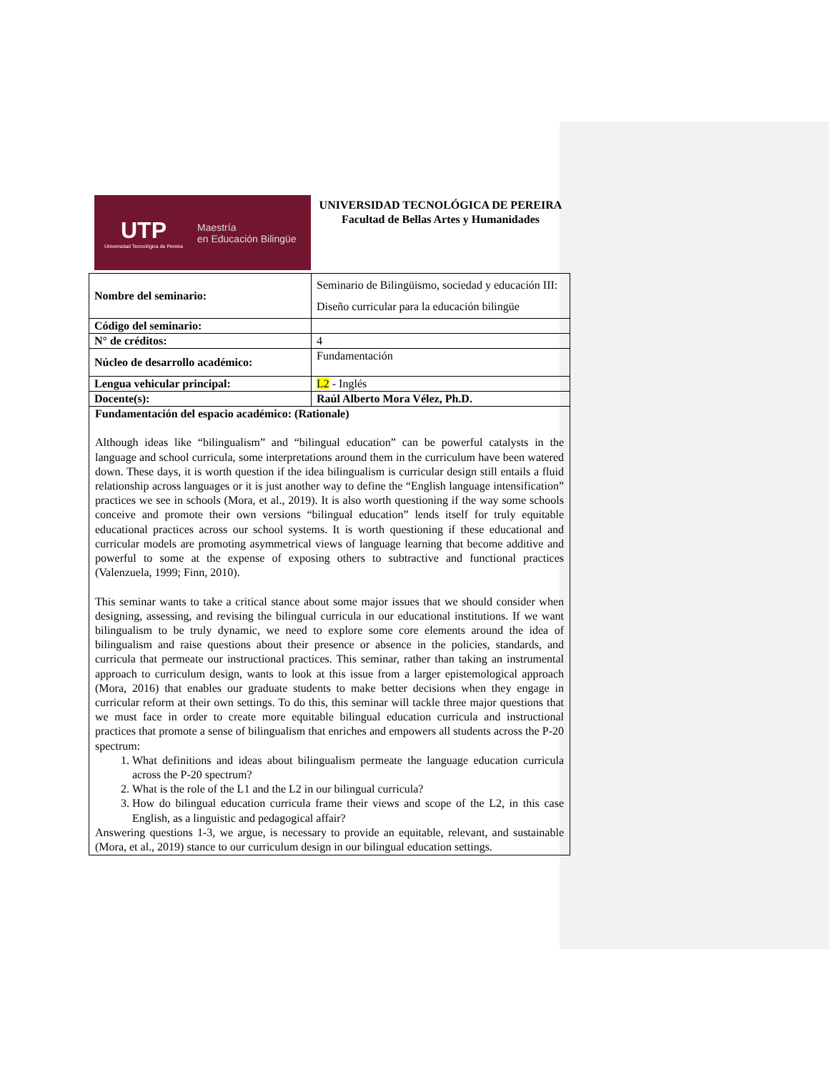UTP
Universidad Tecnológica de Pereira
Maestría
en Educación Bilingüe
UNIVERSIDAD TECNOLÓGICA DE PEREIRA
Facultad de Bellas Artes y Humanidades
| Nombre del seminario: | Seminario de Bilingüismo, sociedad y educación III: Diseño curricular para la educación bilingüe |
| Código del seminario: | |
| N° de créditos: | 4 |
| Núcleo de desarrollo académico: | Fundamentación |
| Lengua vehicular principal: | L2 - Inglés |
| Docente(s): | Raúl Alberto Mora Vélez, Ph.D. |
| Fundamentación del espacio académico: (Rationale) Although ideas like “bilingualism” and “bilingual education” can be powerful catalysts in the language and school curricula, some interpretations around them in the curriculum have been watered down. These days, it is worth question if the idea bilingualism is curricular design still entails a fluid relationship across languages or it is just another way to define the “English language intensification” practices we see in schools (Mora, et al., 2019). It is also worth questioning if the way some schools conceive and promote their own versions “bilingual education” lends itself for truly equitable educational practices across our school systems. It is worth questioning if these educational and curricular models are promoting asymmetrical views of language learning that become additive and powerful to some at the expense of exposing others to subtractive and functional practices (Valenzuela, 1999; Finn, 2010). This seminar wants to take a critical stance about some major issues that we should consider when designing, assessing, and revising the bilingual curricula in our educational institutions. If we want bilingualism to be truly dynamic, we need to explore some core elements around the idea of bilingualism and raise questions about their presence or absence in the policies, standards, and curricula that permeate our instructional practices. This seminar, rather than taking an instrumental approach to curriculum design, wants to look at this issue from a larger epistemological approach (Mora, 2016) that enables our graduate students to make better decisions when they engage in curricular reform at their own settings. To do this, this seminar will tackle three major questions that we must face in order to create more equitable bilingual education curricula and instructional practices that promote a sense of bilingualism that enriches and empowers all students across the P-20 spectrum: 1. What definitions and ideas about bilingualism permeate the language education curricula across the P-20 spectrum? 2. What is the role of the L1 and the L2 in our bilingual curricula? 3. How do bilingual education curricula frame their views and scope of the L2, in this case English, as a linguistic and pedagogical affair? Answering questions 1-3, we argue, is necessary to provide an equitable, relevant, and sustainable (Mora, et al., 2019) stance to our curriculum design in our bilingual education settings. | |